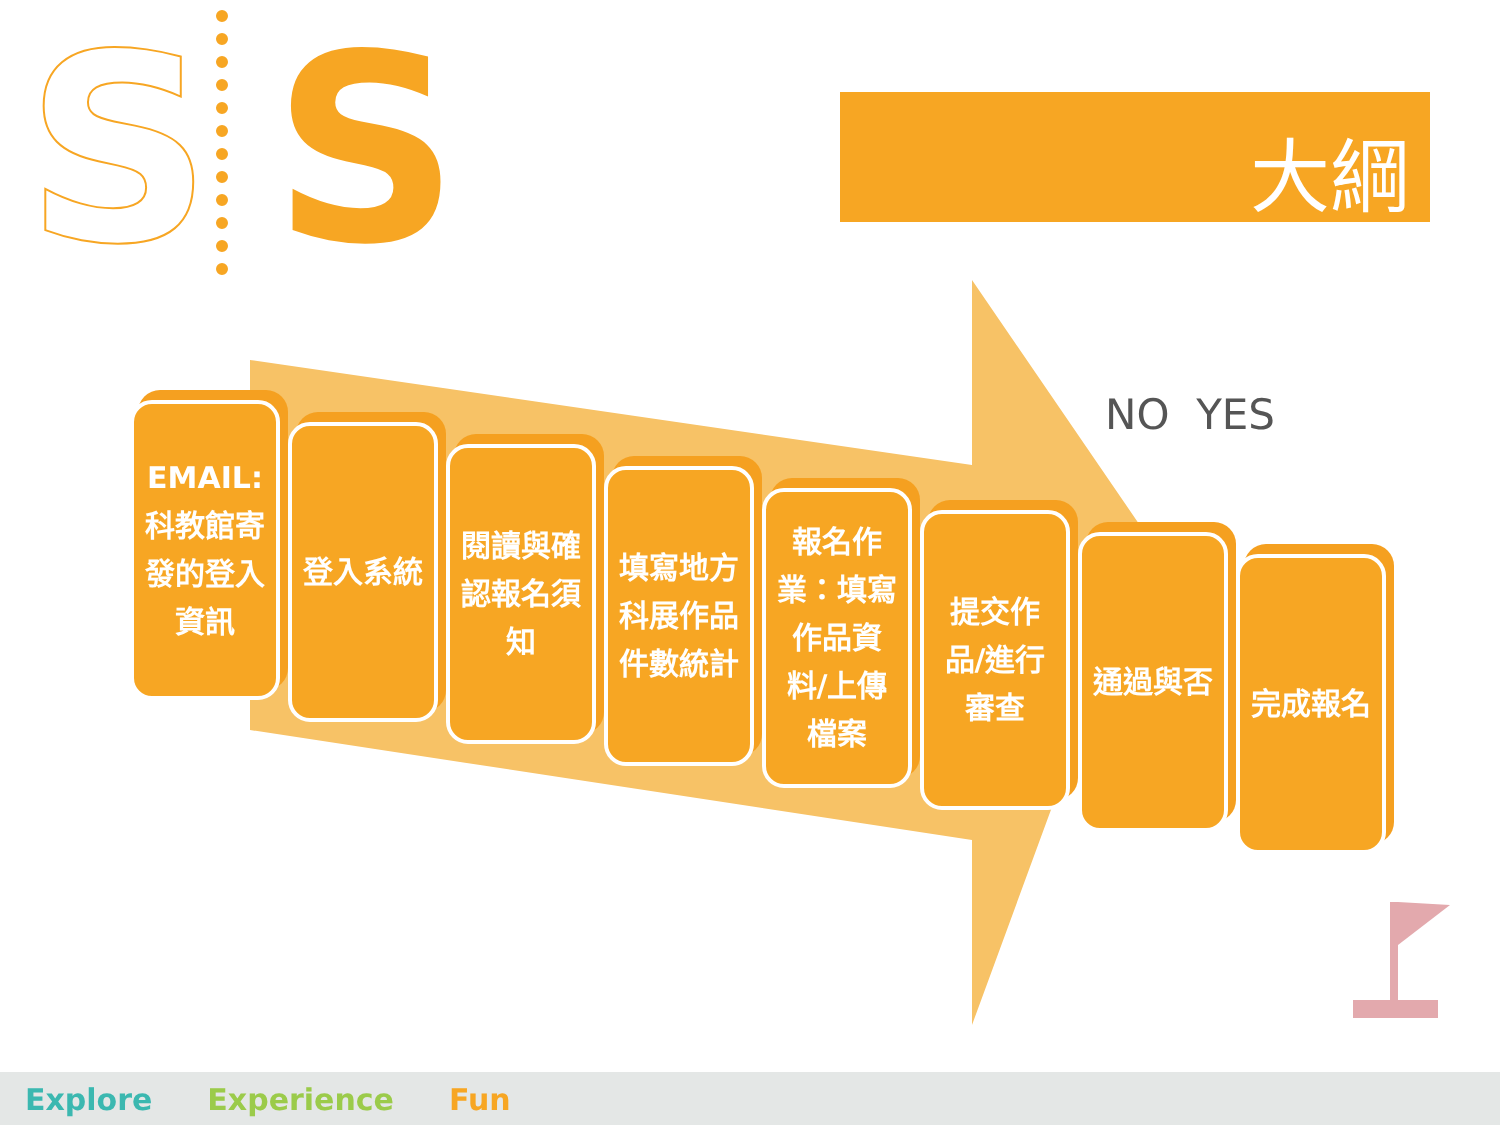S S 大綱
EMAIL:科教館寄發的登入資訊
登入系統
閱讀與確認報名須知
填寫地方科展作品件數統計
報名作業：填寫作品資料/上傳檔案
提交作品/進行審查
通過與否
完成報名
NO YES
Explore Experience Fun